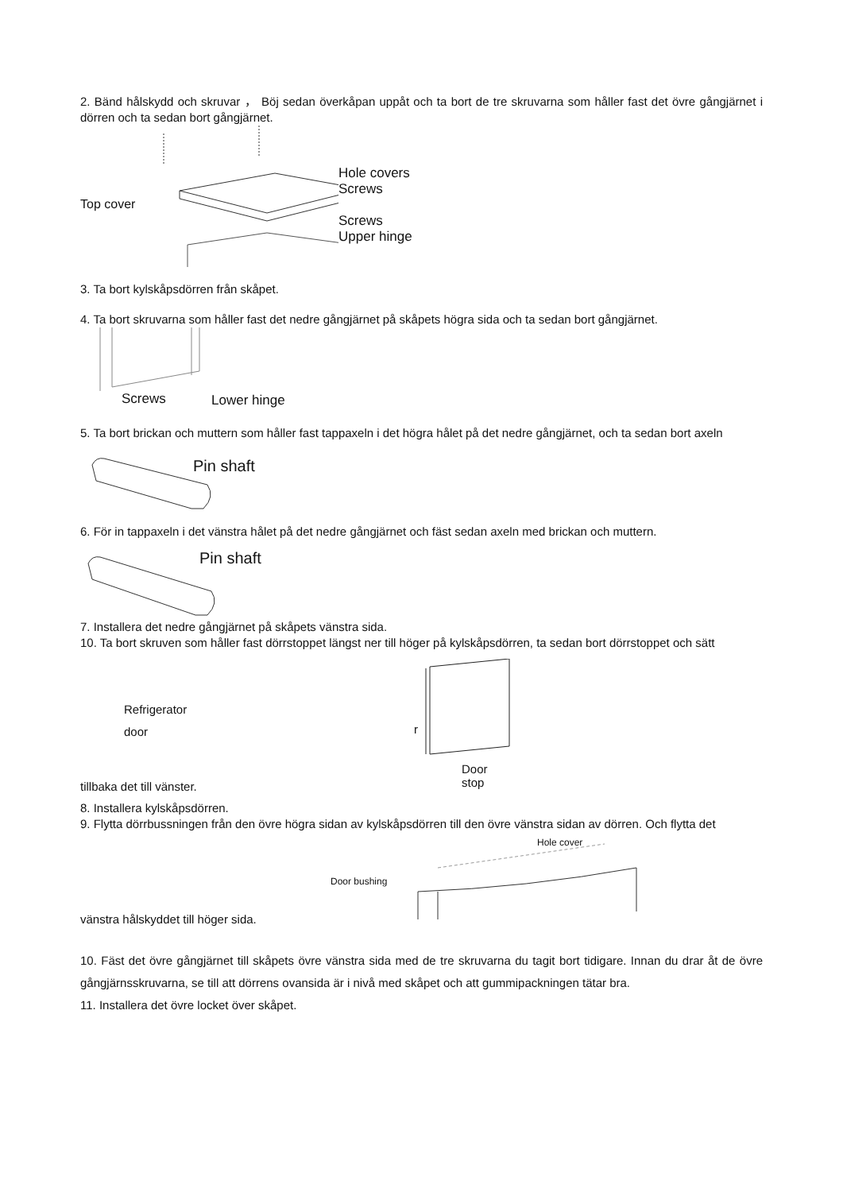2. Bänd hålskydd och skruvar ， Böj sedan överkåpan uppåt och ta bort de tre skruvarna som håller fast det övre gångjärnet i dörren och ta sedan bort gångjärnet.
Top cover
Hole covers
Screws
Screws
Upper hinge
3. Ta bort kylskåpsdörren från skåpet.
4. Ta bort skruvarna som håller fast det nedre gångjärnet på skåpets högra sida och ta sedan bort gångjärnet.
Screws Lower hinge
5. Ta bort brickan och muttern som håller fast tappaxeln i det högra hålet på det nedre gångjärnet, och ta sedan bort axeln
Pin shaft
6. För in tappaxeln i det vänstra hålet på det nedre gångjärnet och fäst sedan axeln med brickan och muttern.
Pin shaft
7. Installera det nedre gångjärnet på skåpets vänstra sida.
10. Ta bort skruven som håller fast dörrstoppet längst ner till höger på kylskåpsdörren, ta sedan bort dörrstoppet och sätt
Refrigerator
door
tillbaka det till vänster.
r
Door stop
8. Installera kylskåpsdörren.
9. Flytta dörrbussningen från den övre högra sidan av kylskåpsdörren till den övre vänstra sidan av dörren. Och flytta det
vänstra hålskyddet till höger sida.
Door bushing
Hole cover
10. Fäst det övre gångjärnet till skåpets övre vänstra sida med de tre skruvarna du tagit bort tidigare. Innan du drar åt de övre gångjärnsskruvarna, se till att dörrens ovansida är i nivå med skåpet och att gummipackningen tätar bra.
11. Installera det övre locket över skåpet.